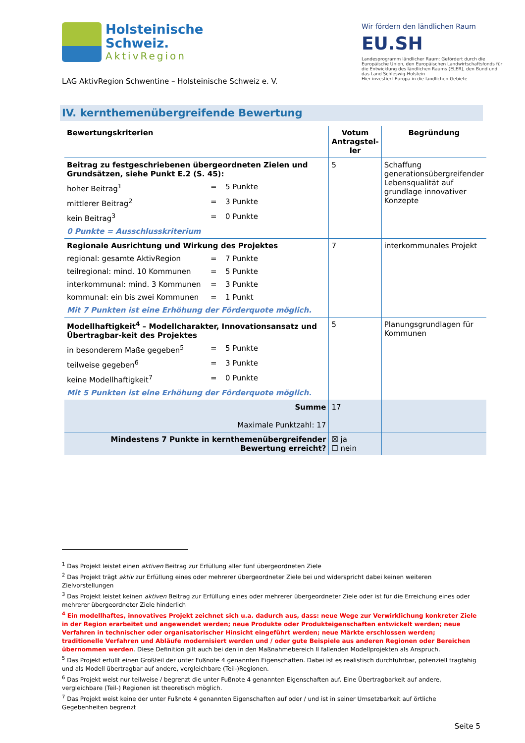Holsteinische
Schweiz.
AktivRegion
LAG AktivRegion Schwentine – Holsteinische Schweiz e. V.
Wir fördern den ländlichen Raum
EU.SH
Landesprogramm ländlicher Raum: Gefördert durch die Europäische Union, den Europäischen Landwirtschaftsfonds für die Entwicklung des ländlichen Raums (ELER), den Bund und das Land Schleswig-Holstein
Hier investiert Europa in die ländlichen Gebiete
IV. kernthemenübergreifende Bewertung
| Bewertungskriterien | Votum Antragstel-ler | Begründung |
| --- | --- | --- |
| Beitrag zu festgeschriebenen übergeordneten Zielen und Grundsätzen, siehe Punkt E.2 (S. 45): hoher Beitrag<sup>1</sup> = 5 Punkte mittlerer Beitrag<sup>2</sup> = 3 Punkte kein Beitrag<sup>3</sup> = 0 Punkte 0 Punkte = Ausschlusskriterium | 5 | Schaffung generationsübergreifender Lebensqualität auf grundlage innovativer Konzepte |
| Regionale Ausrichtung und Wirkung des Projektes regional: gesamte AktivRegion = 7 Punkte teilregional: mind. 10 Kommunen = 5 Punkte interkommunal: mind. 3 Kommunen = 3 Punkte kommunal: ein bis zwei Kommunen = 1 Punkt Mit 7 Punkten ist eine Erhöhung der Förderquote möglich. | 7 | interkommunales Projekt |
| Modellhaftigkeit<sup>4</sup> – Modellcharakter, Innovationsansatz und Übertragbar-keit des Projektes in besonderem Maße gegeben<sup>5</sup> = 5 Punkte teilweise gegeben<sup>6</sup> = 3 Punkte keine Modellhaftigkeit<sup>7</sup> = 0 Punkte Mit 5 Punkten ist eine Erhöhung der Förderquote möglich. | 5 | Planungsgrundlagen für Kommunen |
| Summe Maximale Punktzahl: 17 | 17 | |
| Mindestens 7 Punkte in kernthemenübergreifender Bewertung erreicht? | ☒ ja ☐ nein | |
<sup>1</sup> Das Projekt leistet einen aktiven Beitrag zur Erfüllung aller fünf übergeordneten Ziele
<sup>2</sup> Das Projekt trägt aktiv zur Erfüllung eines oder mehrerer übergeordneter Ziele bei und widerspricht dabei keinen weiteren Zielvorstellungen
<sup>3</sup> Das Projekt leistet keinen aktiven Beitrag zur Erfüllung eines oder mehrerer übergeordneter Ziele oder ist für die Erreichung eines oder mehrerer übergeordneter Ziele hinderlich
<sup>4</sup> Ein modellhaftes, innovatives Projekt zeichnet sich u.a. dadurch aus, dass: neue Wege zur Verwirklichung konkreter Ziele in der Region erarbeitet und angewendet werden; neue Produkte oder Produkteigenschaften entwickelt werden; neue Verfahren in technischer oder organisatorischer Hinsicht eingeführt werden; neue Märkte erschlossen werden; traditionelle Verfahren und Abläufe modernisiert werden und / oder gute Beispiele aus anderen Regionen oder Bereichen übernommen werden. Diese Definition gilt auch bei den in den Maßnahmebereich II fallenden Modellprojekten als Anspruch.
<sup>5</sup> Das Projekt erfüllt einen Großteil der unter Fußnote 4 genannten Eigenschaften. Dabei ist es realistisch durchführbar, potenziell tragfähig und als Modell übertragbar auf andere, vergleichbare (Teil-)Regionen.
<sup>6</sup> Das Projekt weist nur teilweise / begrenzt die unter Fußnote 4 genannten Eigenschaften auf. Eine Übertragbarkeit auf andere, vergleichbare (Teil-) Regionen ist theoretisch möglich.
<sup>7</sup> Das Projekt weist keine der unter Fußnote 4 genannten Eigenschaften auf oder / und ist in seiner Umsetzbarkeit auf örtliche Gegebenheiten begrenzt
Seite 5